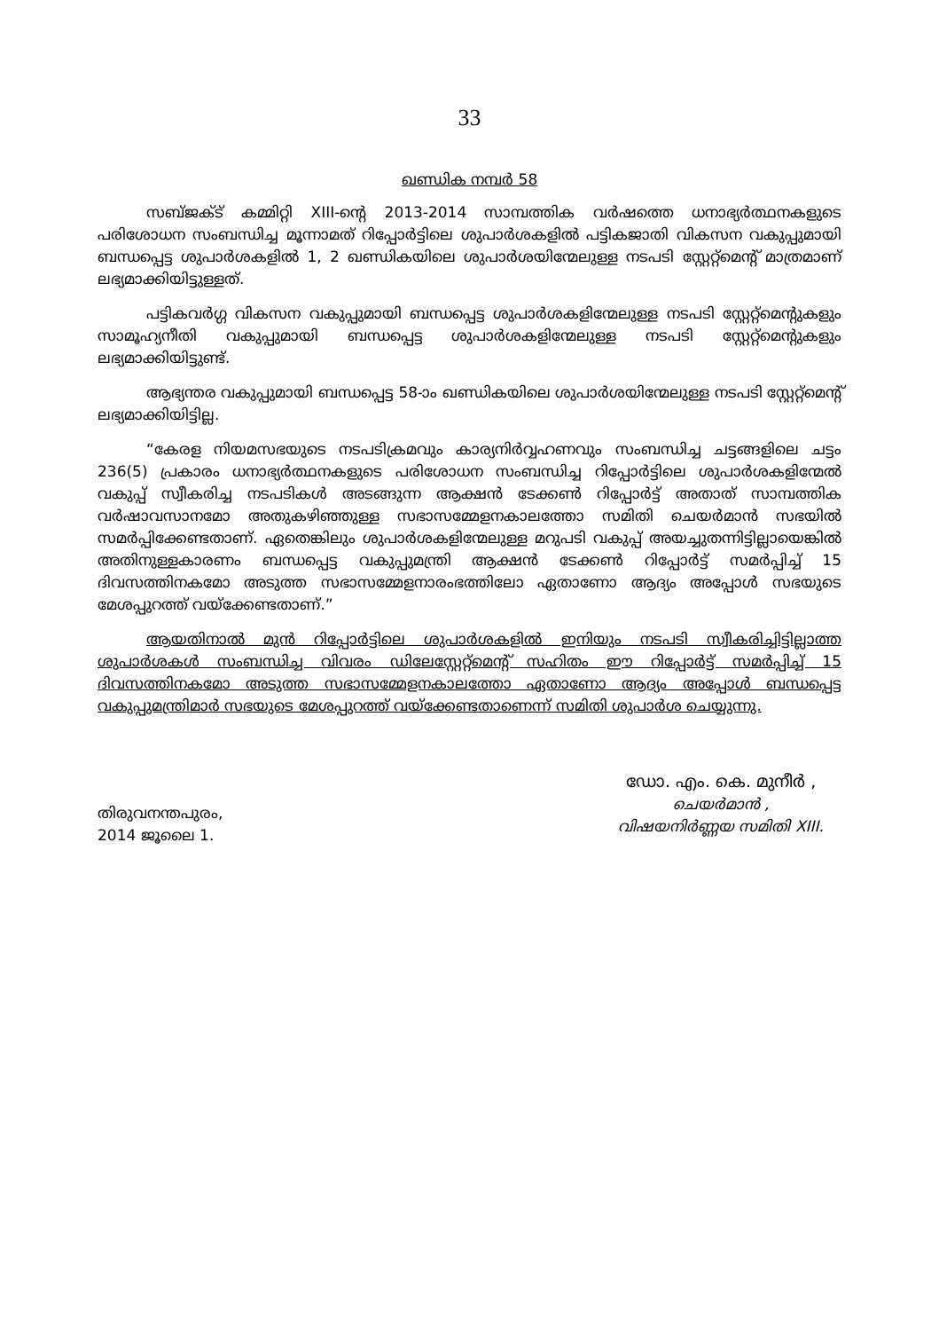33
ഖണ്ഡിക നമ്പർ 58
സബ്ജക്ട് കമ്മിറ്റി XIII-ന്റെ 2013-2014 സാമ്പത്തിക വർഷത്തെ ധനാഭ്യർത്ഥനകളുടെ പരിശോധന സംബന്ധിച്ച മൂന്നാമത് റിപ്പോർട്ടിലെ ശുപാർശകളിൽ പട്ടികജാതി വികസന വകുപ്പുമായി ബന്ധപ്പെട്ട ശുപാർശകളിൽ 1, 2 ഖണ്ഡികയിലെ ശുപാർശയിന്മേലുള്ള നടപടി സ്റ്റേറ്റ്മെന്റ് മാത്രമാണ് ലഭ്യമാക്കിയിട്ടുള്ളത്.
പട്ടികവർഗ്ഗ വികസന വകുപ്പുമായി ബന്ധപ്പെട്ട ശുപാർശകളിന്മേലുള്ള നടപടി സ്റ്റേറ്റ്മെന്റുകളും സാമൂഹ്യനീതി വകുപ്പുമായി ബന്ധപ്പെട്ട ശുപാർശകളിന്മേലുള്ള നടപടി സ്റ്റേറ്റ്മെന്റുകളും ലഭ്യമാക്കിയിട്ടുണ്ട്.
ആഭ്യന്തര വകുപ്പുമായി ബന്ധപ്പെട്ട 58-ാം ഖണ്ഡികയിലെ ശുപാർശയിന്മേലുള്ള നടപടി സ്റ്റേറ്റ്മെന്റ് ലഭ്യമാക്കിയിട്ടില്ല.
“കേരള നിയമസഭയുടെ നടപടിക്രമവും കാര്യനിർവ്വഹണവും സംബന്ധിച്ച ചട്ടങ്ങളിലെ ചട്ടം 236(5) പ്രകാരം ധനാഭ്യർത്ഥനകളുടെ പരിശോധന സംബന്ധിച്ച റിപ്പോർട്ടിലെ ശുപാർശകളിന്മേൽ വകുപ്പ് സ്വീകരിച്ച നടപടികൾ അടങ്ങുന്ന ആക്ഷൻ ടേക്കൺ റിപ്പോർട്ട് അതാത് സാമ്പത്തിക വർഷാവസാനമോ അതുകഴിഞ്ഞുള്ള സഭാസമ്മേളനകാലത്തോ സമിതി ചെയർമാൻ സഭയിൽ സമർപ്പിക്കേണ്ടതാണ്. ഏതെങ്കിലും ശുപാർശകളിന്മേലുള്ള മറുപടി വകുപ്പ് അയച്ചുതന്നിട്ടില്ലായെങ്കിൽ അതിനുള്ളകാരണം ബന്ധപ്പെട്ട വകുപ്പുമന്ത്രി ആക്ഷൻ ടേക്കൺ റിപ്പോർട്ട് സമർപ്പിച്ച് 15 ദിവസത്തിനകമോ അടുത്ത സഭാസമ്മേളനാരംഭത്തിലോ ഏതാണോ ആദ്യം അപ്പോൾ സഭയുടെ മേശപ്പുറത്ത് വയ്ക്കേണ്ടതാണ്.”
ആയതിനാൽ മുൻ റിപ്പോർട്ടിലെ ശുപാർശകളിൽ ഇനിയും നടപടി സ്വീകരിച്ചിട്ടില്ലാത്ത ശുപാർശകൾ സംബന്ധിച്ച വിവരം ഡിലേസ്റ്റേറ്റ്മെന്റ് സഹിതം ഈ റിപ്പോർട്ട് സമർപ്പിച്ച് 15 ദിവസത്തിനകമോ അടുത്ത സഭാസമ്മേളനകാലത്തോ ഏതാണോ ആദ്യം അപ്പോൾ ബന്ധപ്പെട്ട വകുപ്പുമന്ത്രിമാർ സഭയുടെ മേശപ്പുറത്ത് വയ്ക്കേണ്ടതാണെന്ന് സമിതി ശുപാർശ ചെയ്യുന്നു.
തിരുവനന്തപുരം,
2014 ജൂലൈ 1.
ഡോ. എം. കെ. മുനീർ ,
ചെയർമാൻ ,
വിഷയനിർണ്ണയ സമിതി XIII.